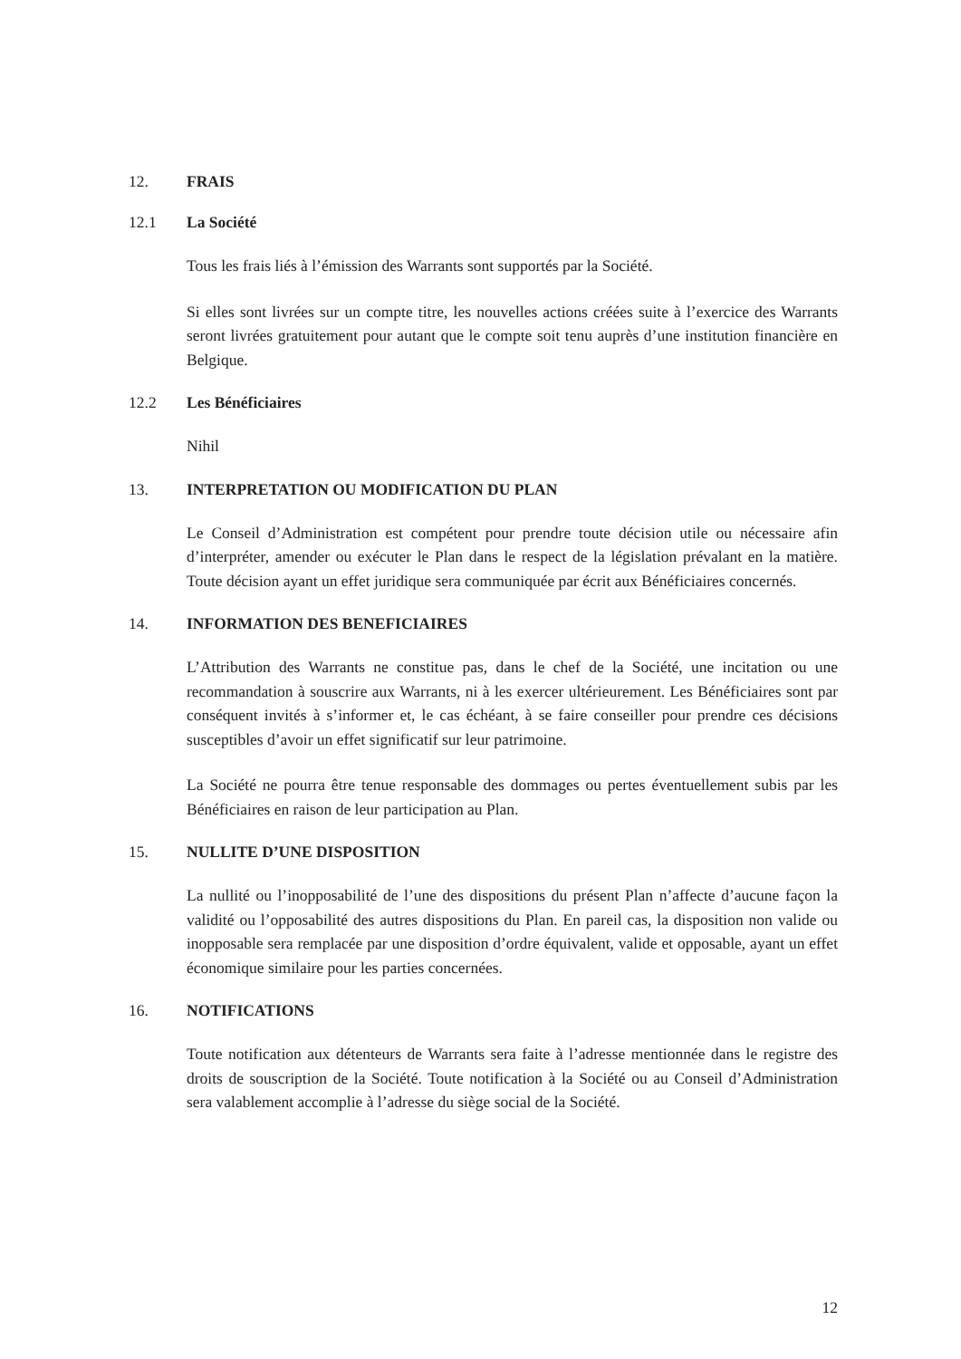12. FRAIS
12.1 La Société
Tous les frais liés à l’émission des Warrants sont supportés par la Société.
Si elles sont livrées sur un compte titre, les nouvelles actions créées suite à l’exercice des Warrants seront livrées gratuitement pour autant que le compte soit tenu auprès d’une institution financière en Belgique.
12.2 Les Bénéficiaires
Nihil
13. INTERPRETATION OU MODIFICATION DU PLAN
Le Conseil d’Administration est compétent pour prendre toute décision utile ou nécessaire afin d’interpréter, amender ou exécuter le Plan dans le respect de la législation prévalant en la matière. Toute décision ayant un effet juridique sera communiquée par écrit aux Bénéficiaires concernés.
14. INFORMATION DES BENEFICIAIRES
L’Attribution des Warrants ne constitue pas, dans le chef de la Société, une incitation ou une recommandation à souscrire aux Warrants, ni à les exercer ultérieurement. Les Bénéficiaires sont par conséquent invités à s’informer et, le cas échéant, à se faire conseiller pour prendre ces décisions susceptibles d’avoir un effet significatif sur leur patrimoine.
La Société ne pourra être tenue responsable des dommages ou pertes éventuellement subis par les Bénéficiaires en raison de leur participation au Plan.
15. NULLITE D’UNE DISPOSITION
La nullité ou l’inopposabilité de l’une des dispositions du présent Plan n’affecte d’aucune façon la validité ou l’opposabilité des autres dispositions du Plan. En pareil cas, la disposition non valide ou inopposable sera remplacée par une disposition d’ordre équivalent, valide et opposable, ayant un effet économique similaire pour les parties concernées.
16. NOTIFICATIONS
Toute notification aux détenteurs de Warrants sera faite à l’adresse mentionnée dans le registre des droits de souscription de la Société. Toute notification à la Société ou au Conseil d’Administration sera valablement accomplie à l’adresse du siège social de la Société.
12